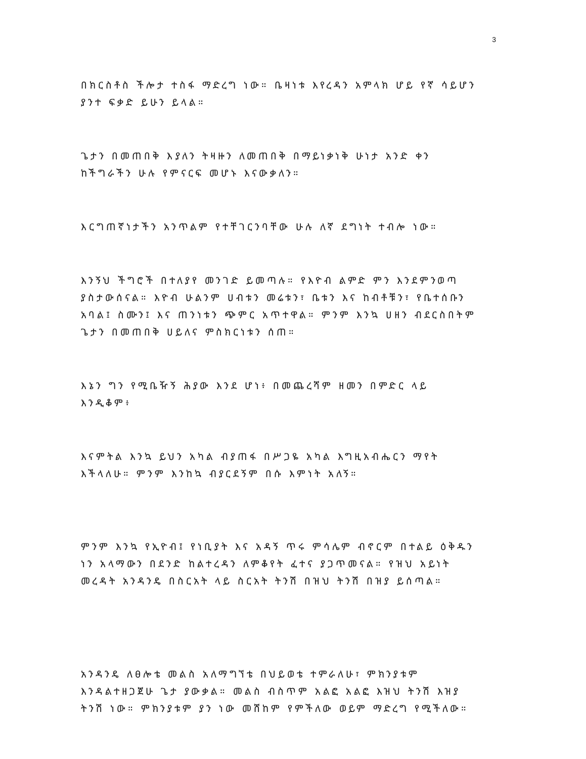3
በክርስቶስ ችሎታ ተስፋ ማድረግ ነው። ቤዛነቱ እየረዳን አምላክ ሆይ የኛ ሳይሆን ያንተ ፍቃድ ይሁን ይላል።
ጌታን በመጠበቅ እያለን ትዛዙን ለመጠበቅ በማይነቃነቅ ሁነታ አንድ ቀን ከችግራችን ሁሉ የምናርፍ መሆኑ እናውቃለን።
እርግጠኛነታችን አንጥልም የተቸገርንባቸው ሁሉ ለኛ ደግነት ተብሎ ነው።
እንኝህ ችግሮች በተለያየ መንገድ ይመጣሉ። የእዮብ ልምድ ምን እንደምንወጣ ያስታውሰናል። እዮብ ሁልንም ሀብቱን መሬቱን፣ ቤቱን እና ከብቶቹን፣ የቤተሰቡን አባል፤ ስሙን፤ እና ጠንነቱን ጭምር አጥተዋል። ምንም እንኳ ሀዘን ብደርስበትም ጌታን በመጠበቅ ሀይለና ምስክርነቱን ሰጠ።
እኔን ግን የሚቤዥኝ ሕያው እንደ ሆነ፥ በመጨረሻም ዘመን በምድር ላይ እንዲቆም፥
እናምትል እንኳ ይህን አካል ብያጠፋ በሥጋዬ አካል እግዚአብሔርን ማየት እችላለሁ። ምንም እንከኳ ብያርደኝም በሱ እምነት አለኝ።
ምንም እንኳ የኢዮብ፤ የነቢያት እና አዳኝ ጥሩ ምሳሌም ብኖርም በተልይ ዕቅዱን ነን አላማውን በደንድ ከልተረዳን ለምቆየት ፈተና ያጋጥመናል። የዝህ አይነት መረዳት አንዳንዴ በስርአት ላይ ስርአት ትንሽ በዝህ ትንሽ በዝያ ይሰጣል።
አንዳንዴ ለፀሎቴ መልስ አለማግኘቴ በህይወቴ ተምራለሁ፣ ምክንያቱም እንዳልተዘጋጀሁ ጌታ ያውቃል። መልስ ብስጥም አልፎ አልፎ እዝህ ትንሽ እዝያ ትንሽ ነው። ምክንያቱም ያን ነው መሸከም የምችለው ወይም ማድረግ የሚችለው።